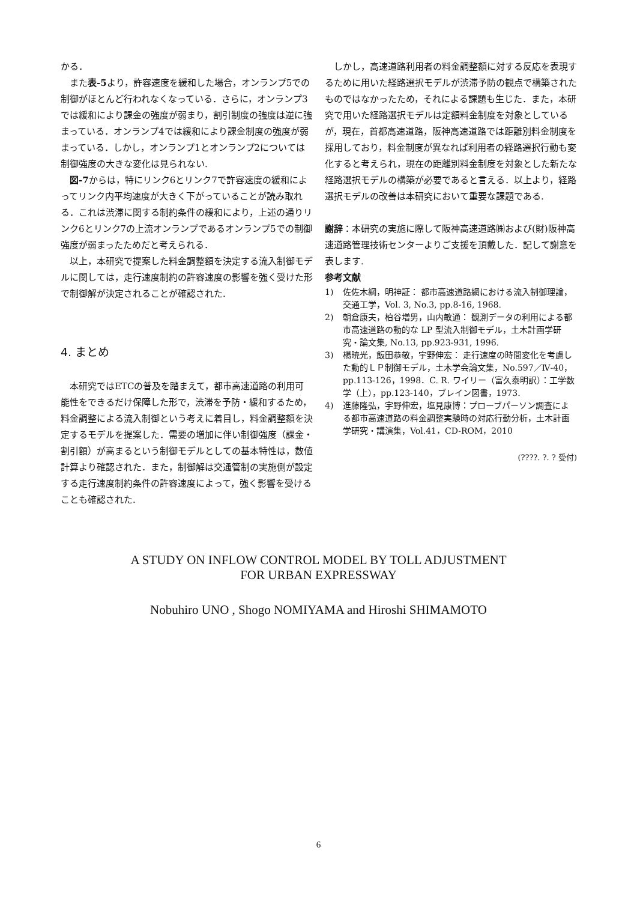かる．
また表-5より，許容速度を緩和した場合，オンランプ5での制御がほとんど行われなくなっている．さらに，オンランプ3では緩和により課金の強度が弱まり，割引制度の強度は逆に強まっている．オンランプ4では緩和により課金制度の強度が弱まっている．しかし，オンランプ1とオンランプ2については制御強度の大きな変化は見られない.
図-7からは，特にリンク6とリンク7で許容速度の緩和によってリンク内平均速度が大きく下がっていることが読み取れる．これは渋滞に関する制約条件の緩和により，上述の通りリンク6とリンク7の上流オンランプであるオンランプ5での制御強度が弱まったためだと考えられる．
以上，本研究で提案した料金調整額を決定する流入制御モデルに関しては，走行速度制約の許容速度の影響を強く受けた形で制御解が決定されることが確認された.
4. まとめ
本研究ではETCの普及を踏まえて，都市高速道路の利用可能性をできるだけ保障した形で，渋滞を予防・緩和するため，料金調整による流入制御という考えに着目し，料金調整額を決定するモデルを提案した．需要の増加に伴い制御強度（課金・割引額）が高まるという制御モデルとしての基本特性は，数値計算より確認された．また，制御解は交通管制の実施側が設定する走行速度制約条件の許容速度によって，強く影響を受けることも確認された.
しかし，高速道路利用者の料金調整額に対する反応を表現するために用いた経路選択モデルが渋滞予防の観点で構築されたものではなかったため，それによる課題も生じた．また，本研究で用いた経路選択モデルは定額料金制度を対象としているが，現在，首都高速道路，阪神高速道路では距離別料金制度を採用しており，料金制度が異なれば利用者の経路選択行動も変化すると考えられ，現在の距離別料金制度を対象とした新たな経路選択モデルの構築が必要であると言える．以上より，経路選択モデルの改善は本研究において重要な課題である.
謝辞：本研究の実施に際して阪神高速道路㈱および(財)阪神高速道路管理技術センターよりご支援を頂戴した．記して謝意を表します.
参考文献
1) 佐佐木綱，明神証： 都市高速道路網における流入制御理論，交通工学，Vol. 3, No.3, pp.8-16, 1968.
2) 朝倉康夫，柏谷増男，山内敏通： 観測データの利用による都市高速道路の動的な LP 型流入制御モデル，土木計画学研究・論文集, No.13, pp.923-931, 1996.
3) 楊暁光，飯田恭敬，宇野伸宏： 走行速度の時間変化を考慮した動的ＬＰ制御モデル，土木学会論文集，No.597／Ⅳ-40，pp.113-126，1998．C. R. ワイリー（富久泰明訳）：工学数学（上），pp.123-140，ブレイン図書，1973.
4) 進藤隆弘，宇野伸宏，塩見康博：プローブパーソン調査による都市高速道路の料金調整実験時の対応行動分析，土木計画学研究・講演集，Vol.41，CD-ROM，2010
(????. ?. ? 受付)
A STUDY ON INFLOW CONTROL MODEL BY TOLL ADJUSTMENT
FOR URBAN EXPRESSWAY
Nobuhiro UNO , Shogo NOMIYAMA and Hiroshi SHIMAMOTO
6